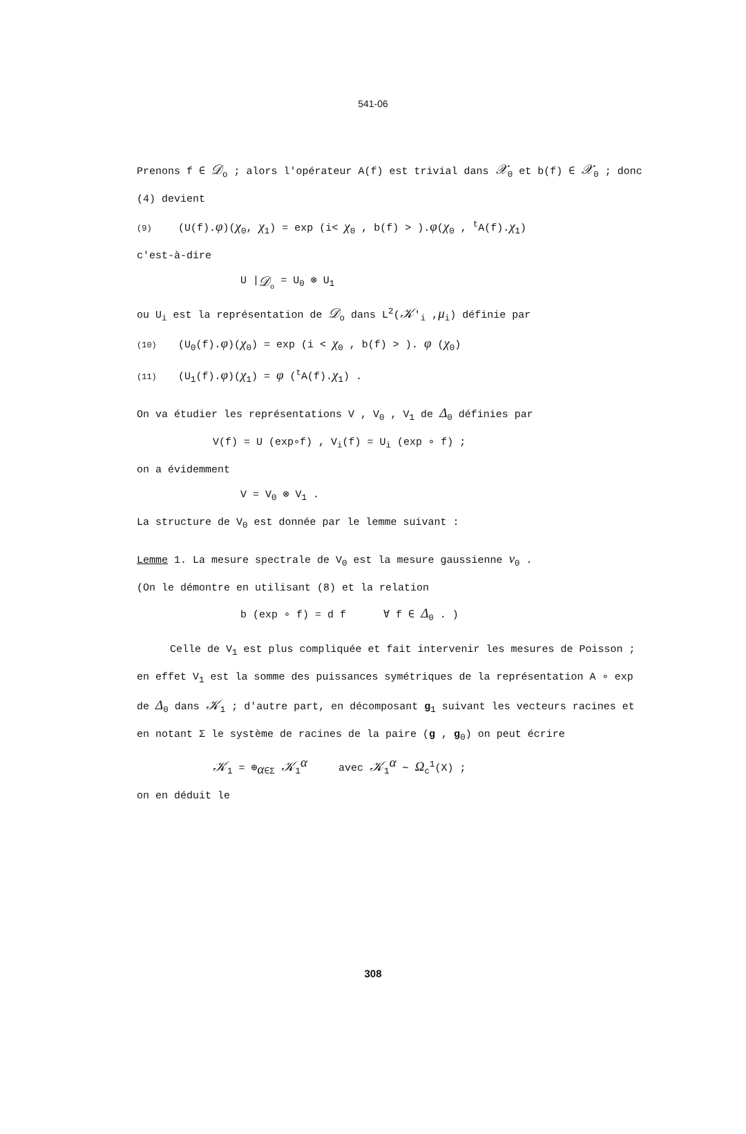541-06
Prenons f ∈ 𝒟<sub>o</sub> ; alors l'opérateur A(f) est trivial dans 𝒳<sub>0</sub> et b(f) ∈ 𝒳<sub>0</sub> ; donc (4) devient
(9) (U(f).φ)(χ<sub>0</sub>, χ<sub>1</sub>) = exp (i< χ<sub>0</sub> , b(f) > ).φ(χ<sub>0</sub> , <sup>t</sup>A(f).χ<sub>1</sub>)
c'est-à-dire
U |<sub>𝒟<sub>o</sub></sub> = U<sub>0</sub> ⊗ U<sub>1</sub>
ou U<sub>i</sub> est la représentation de 𝒟<sub>o</sub> dans L<sup>2</sup>(𝒦′<sub>i</sub> ,μ<sub>i</sub>) définie par
(10) (U<sub>0</sub>(f).φ)(χ<sub>0</sub>) = exp (i < χ<sub>0</sub> , b(f) > ). φ (χ<sub>0</sub>)
(11) (U<sub>1</sub>(f).φ)(χ<sub>1</sub>) = φ (<sup>t</sup>A(f).χ<sub>1</sub>) .
On va étudier les représentations V , V<sub>0</sub> , V<sub>1</sub> de Δ<sub>0</sub> définies par
V(f) = U (exp∘f) , V<sub>i</sub>(f) = U<sub>i</sub> (exp ∘ f) ;
on a évidemment
V = V<sub>0</sub> ⊗ V<sub>1</sub> .
La structure de V<sub>0</sub> est donnée par le lemme suivant :
Lemme 1. La mesure spectrale de V<sub>0</sub> est la mesure gaussienne ν<sub>0</sub> .
(On le démontre en utilisant (8) et la relation
b (exp ∘ f) = d f ∀ f ∈ Δ<sub>0</sub> . )
Celle de V<sub>1</sub> est plus compliquée et fait intervenir les mesures de Poisson ;
en effet V<sub>1</sub> est la somme des puissances symétriques de la représentation A ∘ exp de Δ<sub>0</sub> dans 𝒦<sub>1</sub> ; d'autre part, en décomposant g<sub>1</sub> suivant les vecteurs racines et en notant Σ le système de racines de la paire (g , g<sub>0</sub>) on peut écrire
𝒦<sub>1</sub> = ⊕<sub>α∈Σ</sub> 𝒦<sub>1</sub><sup>α</sup> avec 𝒦<sub>1</sub><sup>α</sup> ∼ Ω<sub>c</sub><sup>1</sup>(X) ;
on en déduit le
308